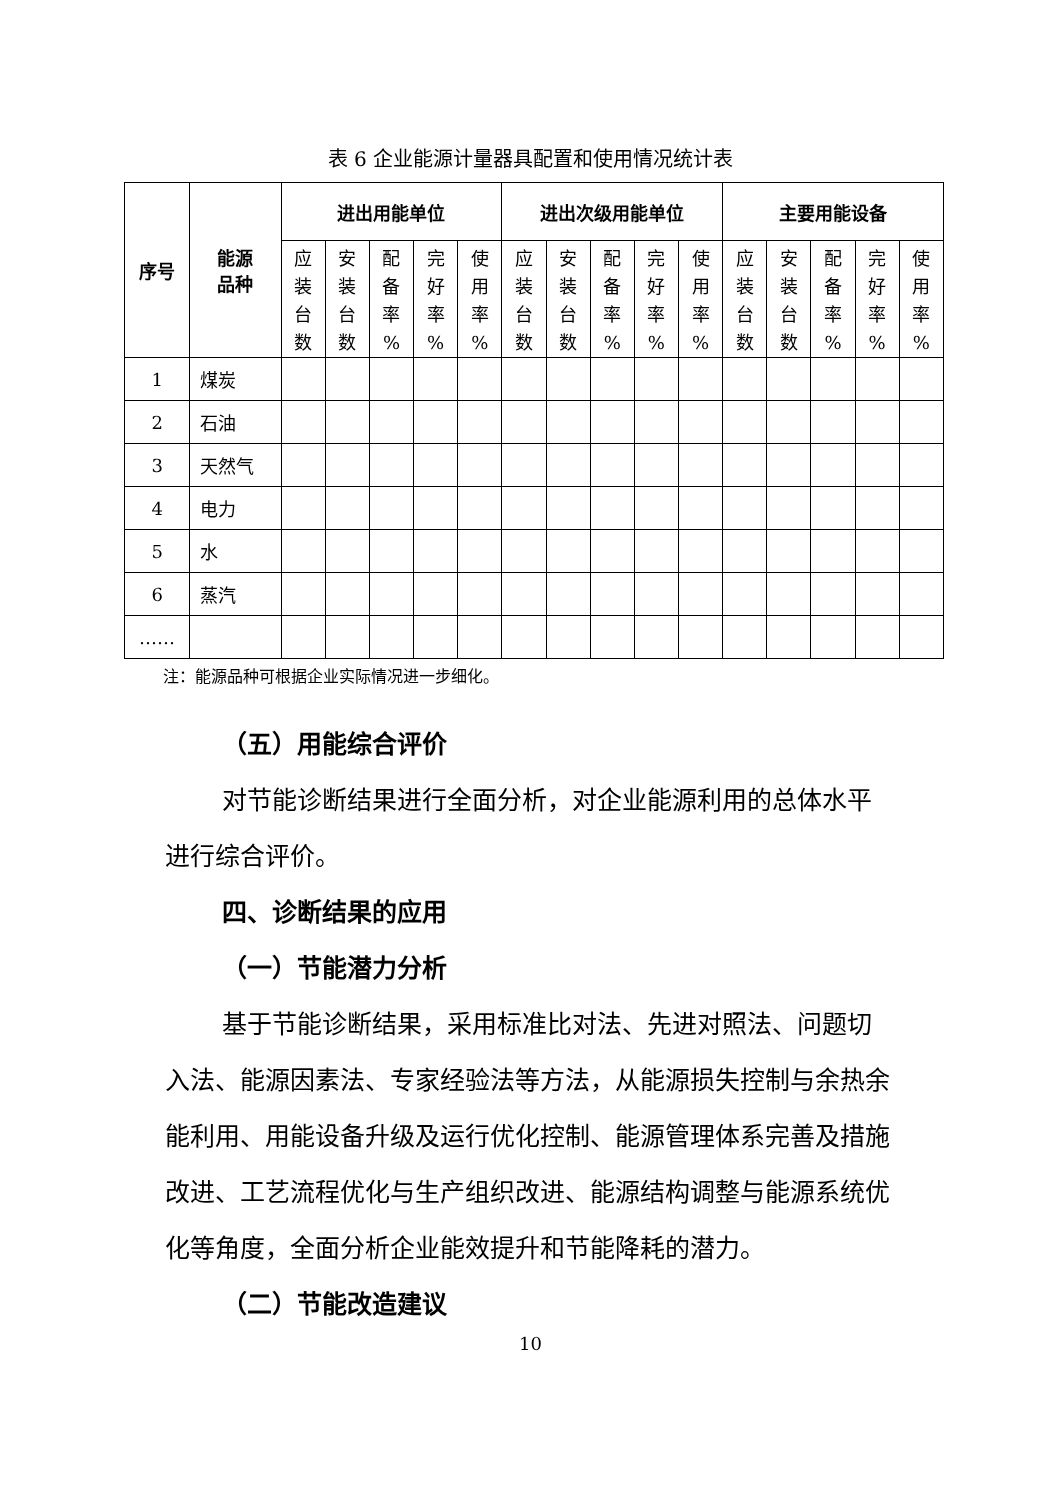表 6 企业能源计量器具配置和使用情况统计表
| 序号 | 能源 品种 | 进出用能单位 | | | | | 进出次级用能单位 | | | | | 主要用能设备 | | | | |
| --- | --- | --- | --- | --- | --- | --- | --- | --- | --- | --- | --- | --- | --- | --- | --- | --- |
| | | 应 装 台 数 | 安 装 台 数 | 配 备 率 % | 完 好 率 % | 使 用 率 % | 应 装 台 数 | 安 装 台 数 | 配 备 率 % | 完 好 率 % | 使 用 率 % | 应 装 台 数 | 安 装 台 数 | 配 备 率 % | 完 好 率 % | 使 用 率 % |
| 1 | 煤炭 | | | | | | | | | | | | | | | |
| 2 | 石油 | | | | | | | | | | | | | | | |
| 3 | 天然气 | | | | | | | | | | | | | | | |
| 4 | 电力 | | | | | | | | | | | | | | | |
| 5 | 水 | | | | | | | | | | | | | | | |
| 6 | 蒸汽 | | | | | | | | | | | | | | | |
| …… | | | | | | | | | | | | | | | | |
注：能源品种可根据企业实际情况进一步细化。
（五）用能综合评价
对节能诊断结果进行全面分析，对企业能源利用的总体水平进行综合评价。
四、诊断结果的应用
（一）节能潜力分析
基于节能诊断结果，采用标准比对法、先进对照法、问题切入法、能源因素法、专家经验法等方法，从能源损失控制与余热余能利用、用能设备升级及运行优化控制、能源管理体系完善及措施改进、工艺流程优化与生产组织改进、能源结构调整与能源系统优化等角度，全面分析企业能效提升和节能降耗的潜力。
（二）节能改造建议
10